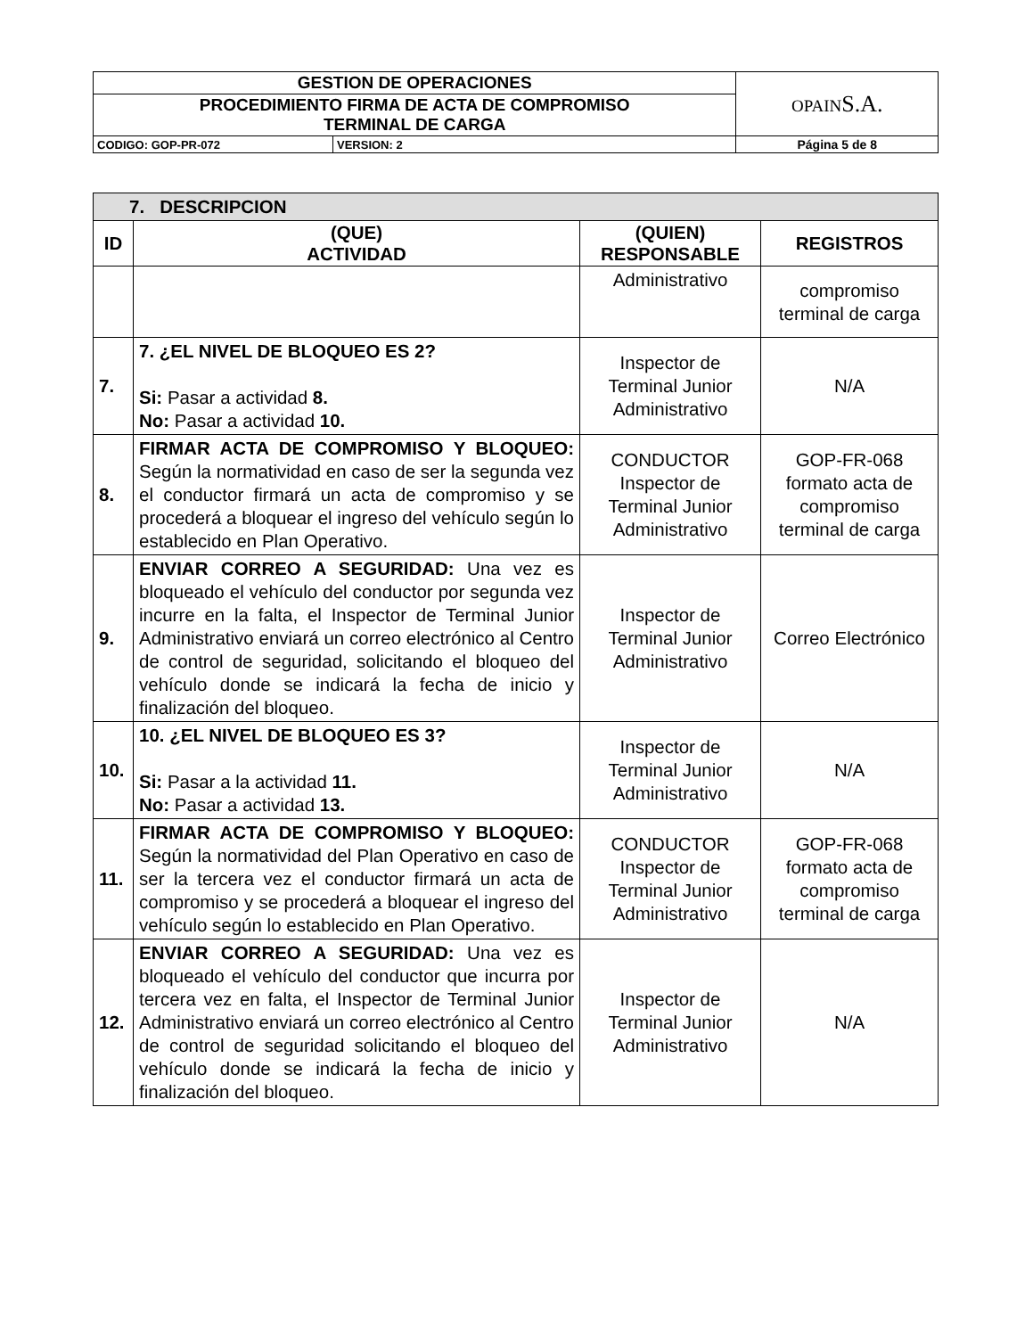| GESTION DE OPERACIONES | | OPAIN S.A. |
| PROCEDIMIENTO FIRMA DE ACTA DE COMPROMISO TERMINAL DE CARGA | | |
| CODIGO: GOP-PR-072 | VERSION: 2 | Página 5 de 8 |
| 7. DESCRIPCION | | | |
| ID | (QUE) ACTIVIDAD | (QUIEN) RESPONSABLE | REGISTROS |
| | | Administrativo | compromiso terminal de carga |
| 7. | 7. ¿EL NIVEL DE BLOQUEO ES 2? Si: Pasar a actividad 8. No: Pasar a actividad 10. | Inspector de Terminal Junior Administrativo | N/A |
| 8. | FIRMAR ACTA DE COMPROMISO Y BLOQUEO: Según la normatividad en caso de ser la segunda vez el conductor firmará un acta de compromiso y se procederá a bloquear el ingreso del vehículo según lo establecido en Plan Operativo. | CONDUCTOR Inspector de Terminal Junior Administrativo | GOP-FR-068 formato acta de compromiso terminal de carga |
| 9. | ENVIAR CORREO A SEGURIDAD: Una vez es bloqueado el vehículo del conductor por segunda vez incurre en la falta, el Inspector de Terminal Junior Administrativo enviará un correo electrónico al Centro de control de seguridad, solicitando el bloqueo del vehículo donde se indicará la fecha de inicio y finalización del bloqueo. | Inspector de Terminal Junior Administrativo | Correo Electrónico |
| 10. | 10. ¿EL NIVEL DE BLOQUEO ES 3? Si: Pasar a la actividad 11. No: Pasar a actividad 13. | Inspector de Terminal Junior Administrativo | N/A |
| 11. | FIRMAR ACTA DE COMPROMISO Y BLOQUEO: Según la normatividad del Plan Operativo en caso de ser la tercera vez el conductor firmará un acta de compromiso y se procederá a bloquear el ingreso del vehículo según lo establecido en Plan Operativo. | CONDUCTOR Inspector de Terminal Junior Administrativo | GOP-FR-068 formato acta de compromiso terminal de carga |
| 12. | ENVIAR CORREO A SEGURIDAD: Una vez es bloqueado el vehículo del conductor que incurra por tercera vez en falta, el Inspector de Terminal Junior Administrativo enviará un correo electrónico al Centro de control de seguridad solicitando el bloqueo del vehículo donde se indicará la fecha de inicio y finalización del bloqueo. | Inspector de Terminal Junior Administrativo | N/A |